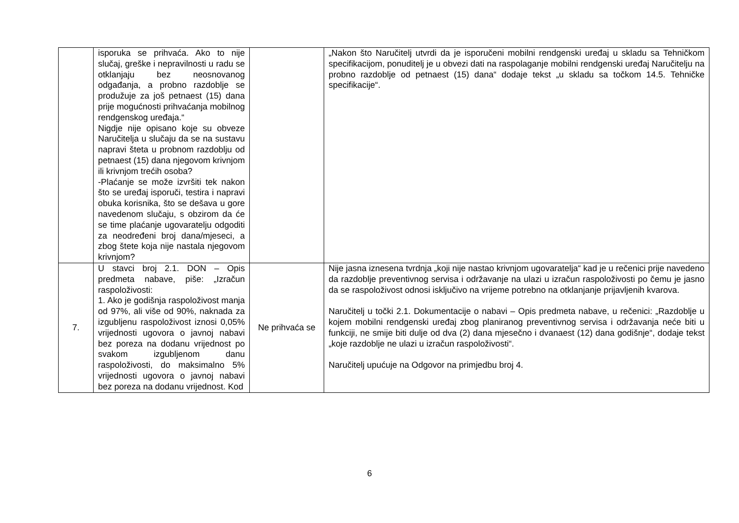| | isporuka se prihvaća. Ako to nije slučaj, greške i nepravilnosti u radu se otklanjaju bez neosnovanog odgađanja, a probno razdoblje se produžuje za još petnaest (15) dana prije mogućnosti prihvaćanja mobilnog rendgenskog uređaja.“ Nigdje nije opisano koje su obveze Naručitelja u slučaju da se na sustavu napravi šteta u probnom razdoblju od petnaest (15) dana njegovom krivnjom ili krivnjom trećih osoba? -Plaćanje se može izvršiti tek nakon što se uređaj isporuči, testira i napravi obuka korisnika, što se dešava u gore navedenom slučaju, s obzirom da će se time plaćanje ugovaratelju odgoditi za neodređeni broj dana/mjeseci, a zbog štete koja nije nastala njegovom krivnjom? | | „Nakon što Naručitelj utvrdi da je isporučeni mobilni rendgenski uređaj u skladu sa Tehničkom specifikacijom, ponuditelj je u obvezi dati na raspolaganje mobilni rendgenski uređaj Naručitelju na probno razdoblje od petnaest (15) dana“ dodaje tekst „u skladu sa točkom 14.5. Tehničke specifikacije“. |
| 7. | U stavci broj 2.1. DON – Opis predmeta nabave, piše: „Izračun raspoloživosti: 1. Ako je godišnja raspoloživost manja od 97%, ali više od 90%, naknada za izgubljenu raspoloživost iznosi 0,05% vrijednosti ugovora o javnoj nabavi bez poreza na dodanu vrijednost po svakom izgubljenom danu raspoloživosti, do maksimalno 5% vrijednosti ugovora o javnoj nabavi bez poreza na dodanu vrijednost. Kod | Ne prihvaća se | Nije jasna iznesena tvrdnja „koji nije nastao krivnjom ugovaratelja“ kad je u rečenici prije navedeno da razdoblje preventivnog servisa i održavanje na ulazi u izračun raspoloživosti po čemu je jasno da se raspoloživost odnosi isključivo na vrijeme potrebno na otklanjanje prijavljenih kvarova. Naručitelj u točki 2.1. Dokumentacije o nabavi – Opis predmeta nabave, u rečenici: „Razdoblje u kojem mobilni rendgenski uređaj zbog planiranog preventivnog servisa i održavanja neće biti u funkciji, ne smije biti dulje od dva (2) dana mjesečno i dvanaest (12) dana godišnje“, dodaje tekst „koje razdoblje ne ulazi u izračun raspoloživosti“. Naručitelj upućuje na Odgovor na primjedbu broj 4. |
6